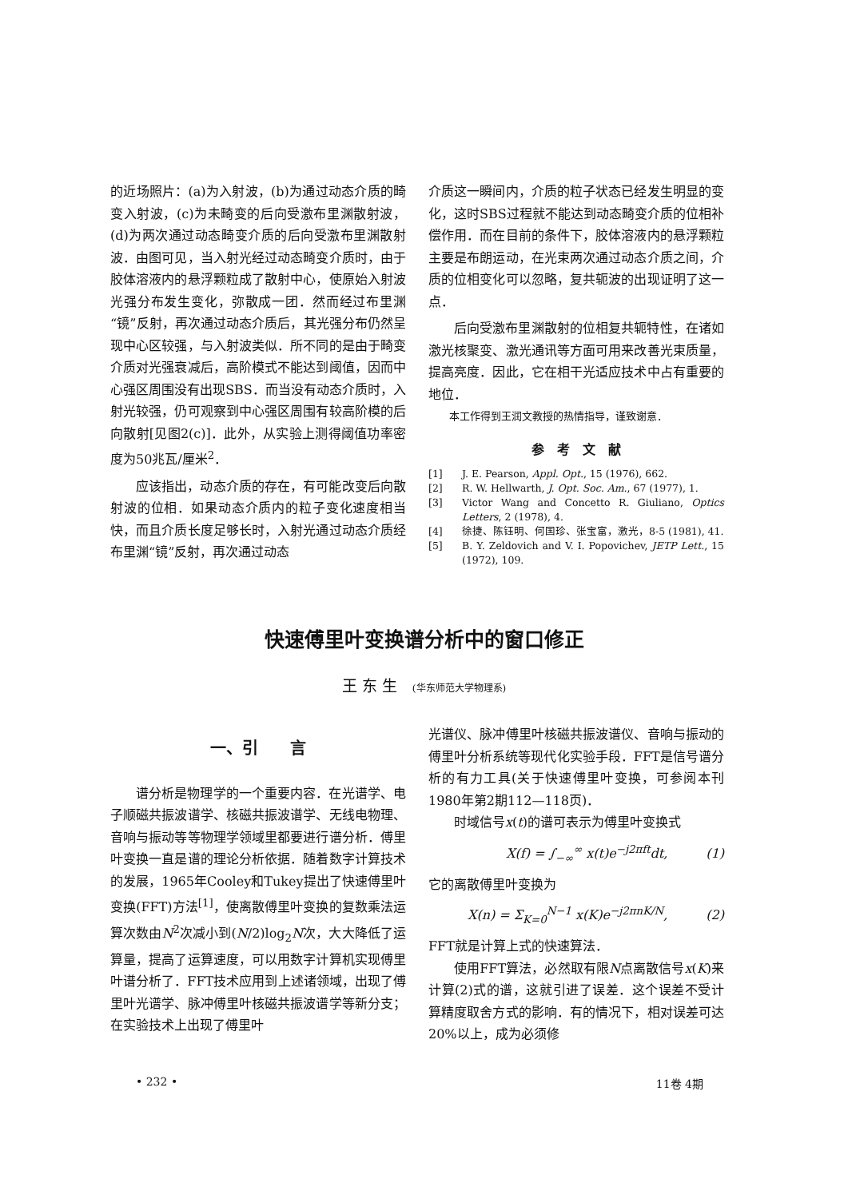的近场照片：(a)为入射波，(b)为通过动态介质的畸变入射波，(c)为未畸变的后向受激布里渊散射波，(d)为两次通过动态畸变介质的后向受激布里渊散射波．由图可见，当入射光经过动态畸变介质时，由于胶体溶液内的悬浮颗粒成了散射中心，使原始入射波光强分布发生变化，弥散成一团．然而经过布里渊“镜”反射，再次通过动态介质后，其光强分布仍然呈现中心区较强，与入射波类似．所不同的是由于畸变介质对光强衰减后，高阶模式不能达到阈值，因而中心强区周围没有出现SBS．而当没有动态介质时，入射光较强，仍可观察到中心强区周围有较高阶模的后向散射[见图2(c)]．此外，从实验上测得阈值功率密度为50兆瓦/厘米<sup>2</sup>．
应该指出，动态介质的存在，有可能改变后向散射波的位相．如果动态介质内的粒子变化速度相当快，而且介质长度足够长时，入射光通过动态介质经布里渊“镜”反射，再次通过动态
介质这一瞬间内，介质的粒子状态已经发生明显的变化，这时SBS过程就不能达到动态畸变介质的位相补偿作用．而在目前的条件下，胶体溶液内的悬浮颗粒主要是布朗运动，在光束两次通过动态介质之间，介质的位相变化可以忽略，复共轭波的出现证明了这一点．
后向受激布里渊散射的位相复共轭特性，在诸如激光核聚变、激光通讯等方面可用来改善光束质量，提高亮度．因此，它在相干光适应技术中占有重要的地位．
本工作得到王润文教授的热情指导，谨致谢意．
参　考　文　献
[1] J. E. Pearson, Appl. Opt., 15 (1976), 662.
[2] R. W. Hellwarth, J. Opt. Soc. Am., 67 (1977), 1.
[3] Victor Wang and Concetto R. Giuliano, Optics Letters, 2 (1978), 4.
[4] 徐捷、陈钰明、何国珍、张宝富，激光，8-5 (1981), 41.
[5] B. Y. Zeldovich and V. I. Popovichev, JETP Lett., 15 (1972), 109.
快速傅里叶变换谱分析中的窗口修正
王 东 生　(华东师范大学物理系)
一、引　　言
谱分析是物理学的一个重要内容．在光谱学、电子顺磁共振波谱学、核磁共振波谱学、无线电物理、音响与振动等等物理学领域里都要进行谱分析．傅里叶变换一直是谱的理论分析依据．随着数字计算技术的发展，1965年Cooley和Tukey提出了快速傅里叶变换(FFT)方法<sup>[1]</sup>，使离散傅里叶变换的复数乘法运算次数由N<sup>2</sup>次减小到(N/2)log<sub>2</sub>N次，大大降低了运算量，提高了运算速度，可以用数字计算机实现傅里叶谱分析了．FFT技术应用到上述诸领域，出现了傅里叶光谱学、脉冲傅里叶核磁共振波谱学等新分支；在实验技术上出现了傅里叶
光谱仪、脉冲傅里叶核磁共振波谱仪、音响与振动的傅里叶分析系统等现代化实验手段．FFT是信号谱分析的有力工具(关于快速傅里叶变换，可参阅本刊1980年第2期112—118页)．
时域信号x(t)的谱可表示为傅里叶变换式
X(f) = ∫<sub>−∞</sub><sup>∞</sup> x(t)e<sup>−j2πft</sup>dt,　　　(1)
它的离散傅里叶变换为
X(n) = Σ<sub>K=0</sub><sup>N−1</sup> x(K)e<sup>−j2πnK/N</sup>,　　　(2)
FFT就是计算上式的快速算法．
使用FFT算法，必然取有限N点离散信号x(K)来计算(2)式的谱，这就引进了误差．这个误差不受计算精度取舍方式的影响．有的情况下，相对误差可达20%以上，成为必须修
• 232 • 11卷 4期